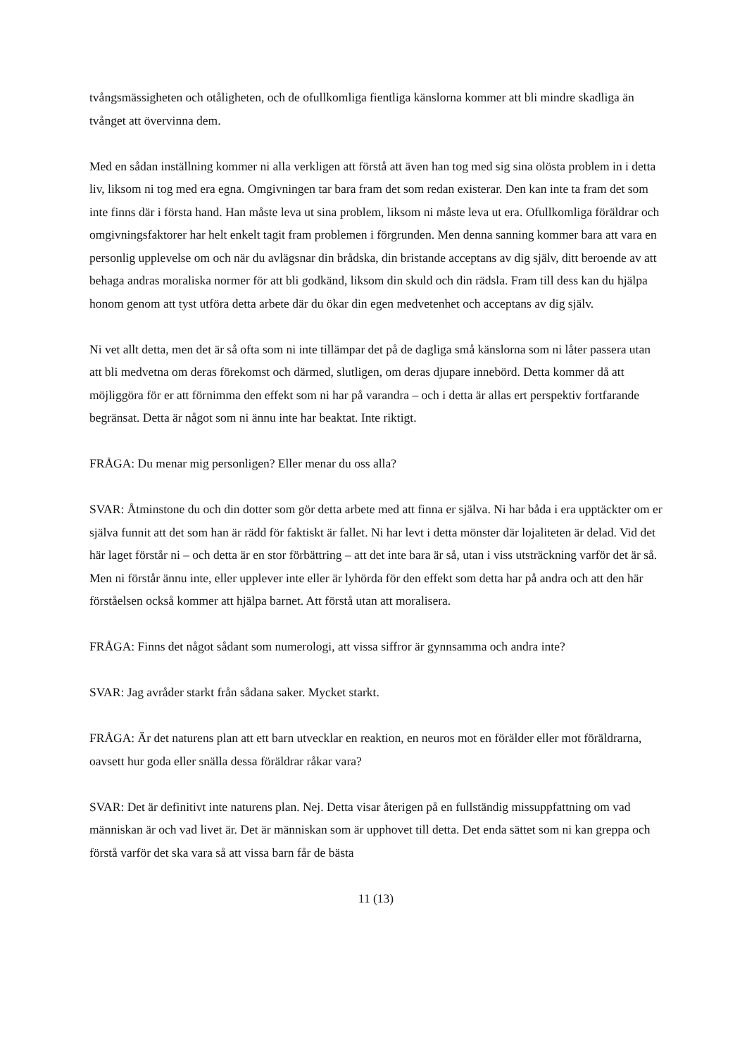tvångsmässigheten och otåligheten, och de ofullkomliga fientliga känslorna kommer att bli mindre skadliga än tvånget att övervinna dem.
Med en sådan inställning kommer ni alla verkligen att förstå att även han tog med sig sina olösta problem in i detta liv, liksom ni tog med era egna. Omgivningen tar bara fram det som redan existerar. Den kan inte ta fram det som inte finns där i första hand. Han måste leva ut sina problem, liksom ni måste leva ut era. Ofullkomliga föräldrar och omgivningsfaktorer har helt enkelt tagit fram problemen i förgrunden. Men denna sanning kommer bara att vara en personlig upplevelse om och när du avlägsnar din brådska, din bristande acceptans av dig själv, ditt beroende av att behaga andras moraliska normer för att bli godkänd, liksom din skuld och din rädsla. Fram till dess kan du hjälpa honom genom att tyst utföra detta arbete där du ökar din egen medvetenhet och acceptans av dig själv.
Ni vet allt detta, men det är så ofta som ni inte tillämpar det på de dagliga små känslorna som ni låter passera utan att bli medvetna om deras förekomst och därmed, slutligen, om deras djupare innebörd. Detta kommer då att möjliggöra för er att förnimma den effekt som ni har på varandra – och i detta är allas ert perspektiv fortfarande begränsat. Detta är något som ni ännu inte har beaktat. Inte riktigt.
FRÅGA: Du menar mig personligen? Eller menar du oss alla?
SVAR: Åtminstone du och din dotter som gör detta arbete med att finna er själva. Ni har båda i era upptäckter om er själva funnit att det som han är rädd för faktiskt är fallet. Ni har levt i detta mönster där lojaliteten är delad. Vid det här laget förstår ni – och detta är en stor förbättring – att det inte bara är så, utan i viss utsträckning varför det är så. Men ni förstår ännu inte, eller upplever inte eller är lyhörda för den effekt som detta har på andra och att den här förståelsen också kommer att hjälpa barnet. Att förstå utan att moralisera.
FRÅGA: Finns det något sådant som numerologi, att vissa siffror är gynnsamma och andra inte?
SVAR: Jag avråder starkt från sådana saker. Mycket starkt.
FRÅGA: Är det naturens plan att ett barn utvecklar en reaktion, en neuros mot en förälder eller mot föräldrarna, oavsett hur goda eller snälla dessa föräldrar råkar vara?
SVAR: Det är definitivt inte naturens plan. Nej. Detta visar återigen på en fullständig missuppfattning om vad människan är och vad livet är. Det är människan som är upphovet till detta. Det enda sättet som ni kan greppa och förstå varför det ska vara så att vissa barn får de bästa
11 (13)